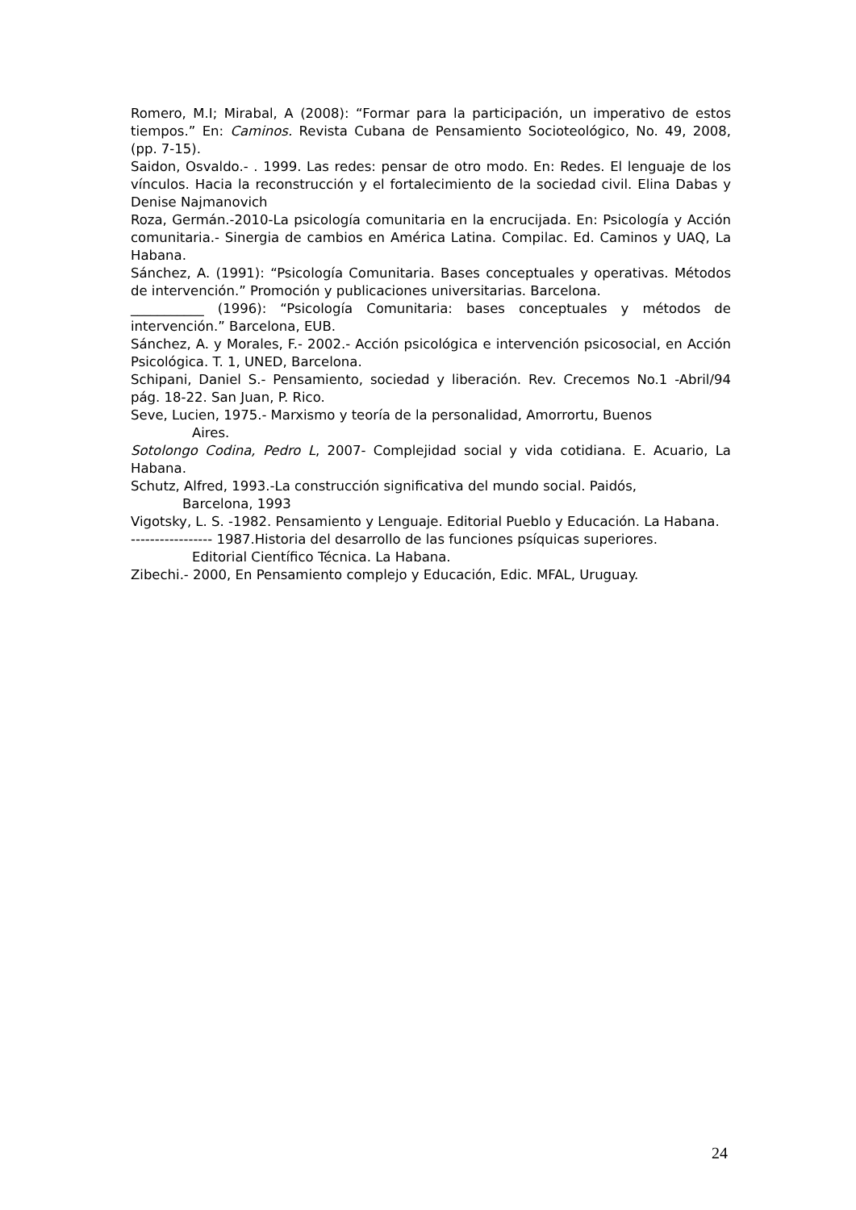Romero, M.I; Mirabal, A (2008): “Formar para la participación, un imperativo de estos tiempos.” En: Caminos. Revista Cubana de Pensamiento Socioteológico, No. 49, 2008, (pp. 7-15).
Saidon, Osvaldo.- . 1999. Las redes: pensar de otro modo. En: Redes. El lenguaje de los vínculos. Hacia la reconstrucción y el fortalecimiento de la sociedad civil. Elina Dabas y Denise Najmanovich
Roza, Germán.-2010-La psicología comunitaria en la encrucijada. En: Psicología y Acción comunitaria.- Sinergia de cambios en América Latina. Compilac. Ed. Caminos y UAQ, La Habana.
Sánchez, A. (1991): “Psicología Comunitaria. Bases conceptuales y operativas. Métodos de intervención.” Promoción y publicaciones universitarias. Barcelona.
___________ (1996): “Psicología Comunitaria: bases conceptuales y métodos de intervención.” Barcelona, EUB.
Sánchez, A. y Morales, F.- 2002.- Acción psicológica e intervención psicosocial, en Acción Psicológica. T. 1, UNED, Barcelona.
Schipani, Daniel S.- Pensamiento, sociedad y liberación. Rev. Crecemos No.1 -Abril/94 pág. 18-22. San Juan, P. Rico.
Seve, Lucien, 1975.- Marxismo y teoría de la personalidad, Amorrortu, Buenos
Aires.
Sotolongo Codina, Pedro L, 2007- Complejidad social y vida cotidiana. E. Acuario, La Habana.
Schutz, Alfred, 1993.-La construcción significativa del mundo social. Paidós,
Barcelona, 1993
Vigotsky, L. S. -1982. Pensamiento y Lenguaje. Editorial Pueblo y Educación. La Habana.
----------------- 1987.Historia del desarrollo de las funciones psíquicas superiores.
Editorial Científico Técnica. La Habana.
Zibechi.- 2000, En Pensamiento complejo y Educación, Edic. MFAL, Uruguay.
24